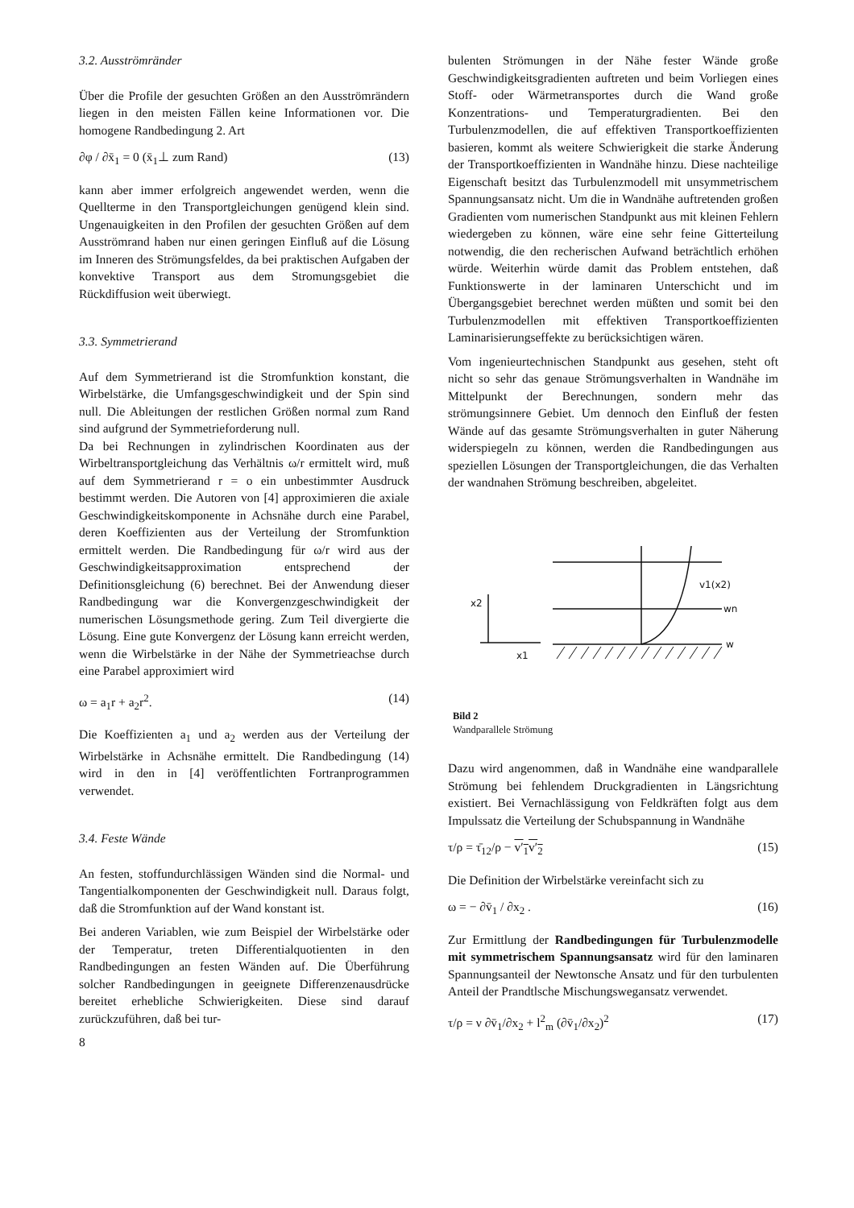3.2. Ausströmränder
Über die Profile der gesuchten Größen an den Ausströmrändern liegen in den meisten Fällen keine Informationen vor. Die homogene Randbedingung 2. Art
∂φ / ∂x̄<sub>1</sub> = 0 (x̄<sub>1</sub>⊥ zum Rand) (13)
kann aber immer erfolgreich angewendet werden, wenn die Quellterme in den Transportgleichungen genügend klein sind. Ungenauigkeiten in den Profilen der gesuchten Größen auf dem Ausströmrand haben nur einen geringen Einfluß auf die Lösung im Inneren des Strömungsfeldes, da bei praktischen Aufgaben der konvektive Transport aus dem Stromungsgebiet die Rückdiffusion weit überwiegt.
3.3. Symmetrierand
Auf dem Symmetrierand ist die Stromfunktion konstant, die Wirbelstärke, die Umfangsgeschwindigkeit und der Spin sind null. Die Ableitungen der restlichen Größen normal zum Rand sind aufgrund der Symmetrieforderung null.
Da bei Rechnungen in zylindrischen Koordinaten aus der Wirbeltransportgleichung das Verhältnis ω/r ermittelt wird, muß auf dem Symmetrierand r = o ein unbestimmter Ausdruck bestimmt werden. Die Autoren von [4] approximieren die axiale Geschwindigkeitskomponente in Achsnähe durch eine Parabel, deren Koeffizienten aus der Verteilung der Stromfunktion ermittelt werden. Die Randbedingung für ω/r wird aus der Geschwindigkeitsapproximation entsprechend der Definitionsgleichung (6) berechnet. Bei der Anwendung dieser Randbedingung war die Konvergenzgeschwindigkeit der numerischen Lösungsmethode gering. Zum Teil divergierte die Lösung. Eine gute Konvergenz der Lösung kann erreicht werden, wenn die Wirbelstärke in der Nähe der Symmetrieachse durch eine Parabel approximiert wird
ω = a<sub>1</sub>r + a<sub>2</sub>r<sup>2</sup>. (14)
Die Koeffizienten a<sub>1</sub> und a<sub>2</sub> werden aus der Verteilung der Wirbelstärke in Achsnähe ermittelt. Die Randbedingung (14) wird in den in [4] veröffentlichten Fortranprogrammen verwendet.
3.4. Feste Wände
An festen, stoffundurchlässigen Wänden sind die Normal- und Tangentialkomponenten der Geschwindigkeit null. Daraus folgt, daß die Stromfunktion auf der Wand konstant ist.
Bei anderen Variablen, wie zum Beispiel der Wirbelstärke oder der Temperatur, treten Differentialquotienten in den Randbedingungen an festen Wänden auf. Die Überführung solcher Randbedingungen in geeignete Differenzenausdrücke bereitet erhebliche Schwierigkeiten. Diese sind darauf zurückzuführen, daß bei tur-
8
bulenten Strömungen in der Nähe fester Wände große Geschwindigkeitsgradienten auftreten und beim Vorliegen eines Stoff- oder Wärmetransportes durch die Wand große Konzentrations- und Temperaturgradienten. Bei den Turbulenzmodellen, die auf effektiven Transportkoeffizienten basieren, kommt als weitere Schwierigkeit die starke Änderung der Transportkoeffizienten in Wandnähe hinzu. Diese nachteilige Eigenschaft besitzt das Turbulenzmodell mit unsymmetrischem Spannungsansatz nicht. Um die in Wandnähe auftretenden großen Gradienten vom numerischen Standpunkt aus mit kleinen Fehlern wiedergeben zu können, wäre eine sehr feine Gitterteilung notwendig, die den recherischen Aufwand beträchtlich erhöhen würde. Weiterhin würde damit das Problem entstehen, daß Funktionswerte in der laminaren Unterschicht und im Übergangsgebiet berechnet werden müßten und somit bei den Turbulenzmodellen mit effektiven Transportkoeffizienten Laminarisierungseffekte zu berücksichtigen wären.
Vom ingenieurtechnischen Standpunkt aus gesehen, steht oft nicht so sehr das genaue Strömungsverhalten in Wandnähe im Mittelpunkt der Berechnungen, sondern mehr das strömungsinnere Gebiet. Um dennoch den Einfluß der festen Wände auf das gesamte Strömungsverhalten in guter Näherung widerspiegeln zu können, werden die Randbedingungen aus speziellen Lösungen der Transportgleichungen, die das Verhalten der wandnahen Strömung beschreiben, abgeleitet.
x2
x1
v1(x2)
wn
w
Bild 2
Wandparallele Strömung
Dazu wird angenommen, daß in Wandnähe eine wandparallele Strömung bei fehlendem Druckgradienten in Längsrichtung existiert. Bei Vernachlässigung von Feldkräften folgt aus dem Impulssatz die Verteilung der Schubspannung in Wandnähe
τ/ρ = τ̄<sub>12</sub>/ρ − v′<sub>1</sub>v′<sub>2</sub> (15)
Die Definition der Wirbelstärke vereinfacht sich zu
ω = − ∂v̄<sub>1</sub> / ∂x<sub>2</sub> . (16)
Zur Ermittlung der Randbedingungen für Turbulenzmodelle mit symmetrischem Spannungsansatz wird für den laminaren Spannungsanteil der Newtonsche Ansatz und für den turbulenten Anteil der Prandtlsche Mischungsweg­ansatz verwendet.
τ/ρ = ν ∂v̄<sub>1</sub>/∂x<sub>2</sub> + l<sup>2</sup><sub>m</sub> (∂v̄<sub>1</sub>/∂x<sub>2</sub>)<sup>2</sup> (17)